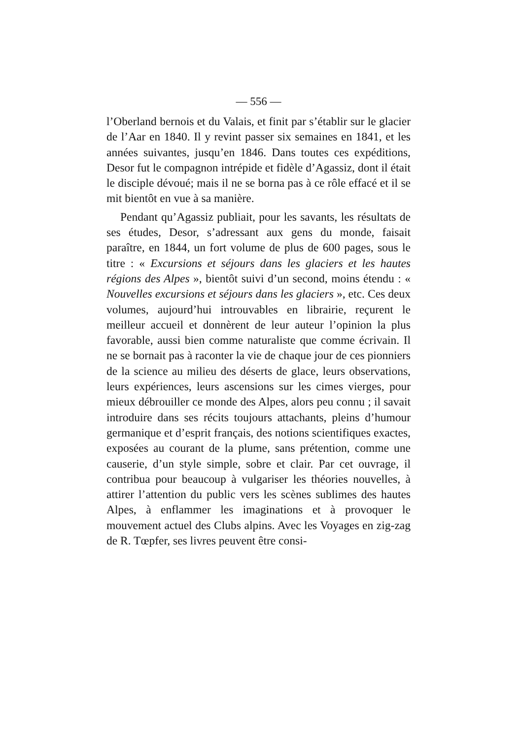— 556 —
l’Oberland bernois et du Valais, et finit par s’établir sur le glacier de l’Aar en 1840. Il y revint passer six semaines en 1841, et les années suivantes, jusqu’en 1846. Dans toutes ces expéditions, Desor fut le compagnon intrépide et fidèle d’Agassiz, dont il était le disciple dévoué; mais il ne se borna pas à ce rôle effacé et il se mit bientôt en vue à sa manière.
Pendant qu’Agassiz publiait, pour les savants, les résultats de ses études, Desor, s’adressant aux gens du monde, faisait paraître, en 1844, un fort volume de plus de 600 pages, sous le titre : « Excursions et séjours dans les glaciers et les hautes régions des Alpes », bientôt suivi d’un second, moins étendu : « Nouvelles excursions et séjours dans les glaciers », etc. Ces deux volumes, aujourd’hui introuvables en librairie, reçurent le meilleur accueil et donnèrent de leur auteur l’opinion la plus favorable, aussi bien comme naturaliste que comme écrivain. Il ne se bornait pas à raconter la vie de chaque jour de ces pionniers de la science au milieu des déserts de glace, leurs observations, leurs expériences, leurs ascensions sur les cimes vierges, pour mieux débrouiller ce monde des Alpes, alors peu connu ; il savait introduire dans ses récits toujours attachants, pleins d’humour germanique et d’esprit français, des notions scientifiques exactes, exposées au courant de la plume, sans prétention, comme une causerie, d’un style simple, sobre et clair. Par cet ouvrage, il contribua pour beaucoup à vulgariser les théories nouvelles, à attirer l’attention du public vers les scènes sublimes des hautes Alpes, à enflammer les imaginations et à provoquer le mouvement actuel des Clubs alpins. Avec les Voyages en zig-zag de R. Tœpfer, ses livres peuvent être consi-